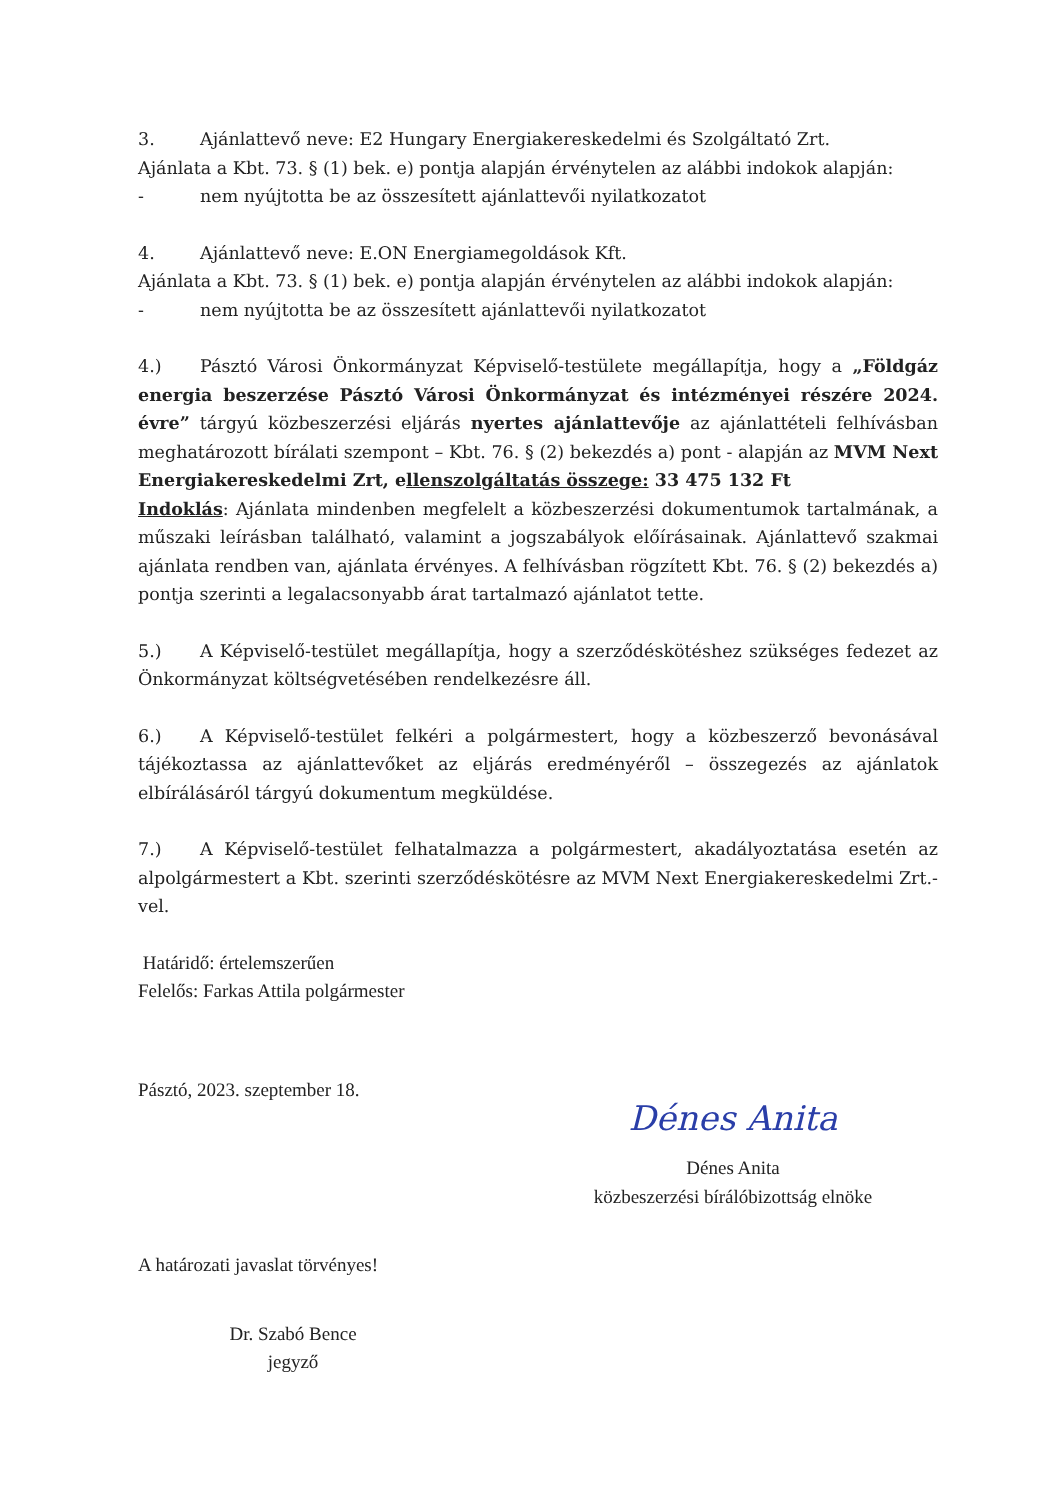3. Ajánlattevő neve: E2 Hungary Energiakereskedelmi és Szolgáltató Zrt.
Ajánlata a Kbt. 73. § (1) bek. e) pontja alapján érvénytelen az alábbi indokok alapján:
- nem nyújtotta be az összesített ajánlattevői nyilatkozatot
4. Ajánlattevő neve: E.ON Energiamegoldások Kft.
Ajánlata a Kbt. 73. § (1) bek. e) pontja alapján érvénytelen az alábbi indokok alapján:
- nem nyújtotta be az összesített ajánlattevői nyilatkozatot
4.) Pásztó Városi Önkormányzat Képviselő-testülete megállapítja, hogy a „Földgáz energia beszerzése Pásztó Városi Önkormányzat és intézményei részére 2024. évre” tárgyú közbeszerzési eljárás nyertes ajánlattevője az ajánlattételi felhívásban meghatározott bírálati szempont – Kbt. 76. § (2) bekezdés a) pont - alapján az MVM Next Energiakereskedelmi Zrt, ellenszolgáltatás összege: 33 475 132 Ft
Indoklás: Ajánlata mindenben megfelelt a közbeszerzési dokumentumok tartalmának, a műszaki leírásban található, valamint a jogszabályok előírásainak. Ajánlattevő szakmai ajánlata rendben van, ajánlata érvényes. A felhívásban rögzített Kbt. 76. § (2) bekezdés a) pontja szerinti a legalacsonyabb árat tartalmazó ajánlatot tette.
5.) A Képviselő-testület megállapítja, hogy a szerződéskötéshez szükséges fedezet az Önkormányzat költségvetésében rendelkezésre áll.
6.) A Képviselő-testület felkéri a polgármestert, hogy a közbeszerző bevonásával tájékoztassa az ajánlattevőket az eljárás eredményéről – összegezés az ajánlatok elbírálásáról tárgyú dokumentum megküldése.
7.) A Képviselő-testület felhatalmazza a polgármestert, akadályoztatása esetén az alpolgármestert a Kbt. szerinti szerződéskötésre az MVM Next Energiakereskedelmi Zrt.-vel.
Határidő: értelemszerűen
Felelős: Farkas Attila polgármester
Pásztó, 2023. szeptember 18.
Dénes Anita
Dénes Anita
közbeszerzési bírálóbizottság elnöke
A határozati javaslat törvényes!
Dr. Szabó Bence
jegyző